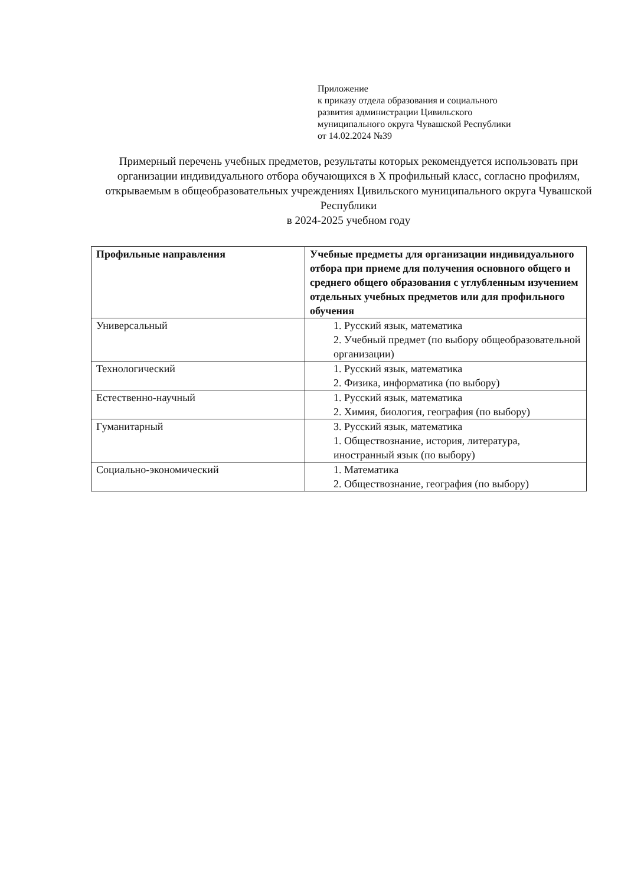Приложение
к приказу отдела образования и социального
развития администрации Цивильского
муниципального округа Чувашской Республики
от 14.02.2024 №39
Примерный перечень учебных предметов, результаты которых рекомендуется использовать при организации индивидуального отбора обучающихся в X профильный класс, согласно профилям, открываемым в общеобразовательных учреждениях Цивильского муниципального округа Чувашской Республики
в 2024-2025 учебном году
| Профильные направления | Учебные предметы для организации индивидуального отбора при приеме для получения основного общего и среднего общего образования с углубленным изучением отдельных учебных предметов или для профильного обучения |
| --- | --- |
| Универсальный | 1. Русский язык, математика 2. Учебный предмет (по выбору общеобразовательной организации) |
| Технологический | 1. Русский язык, математика 2. Физика, информатика (по выбору) |
| Естественно-научный | 1. Русский язык, математика 2. Химия, биология, география (по выбору) |
| Гуманитарный | 3. Русский язык, математика 1. Обществознание, история, литература, иностранный язык (по выбору) |
| Социально-экономический | 1. Математика 2. Обществознание, география (по выбору) |